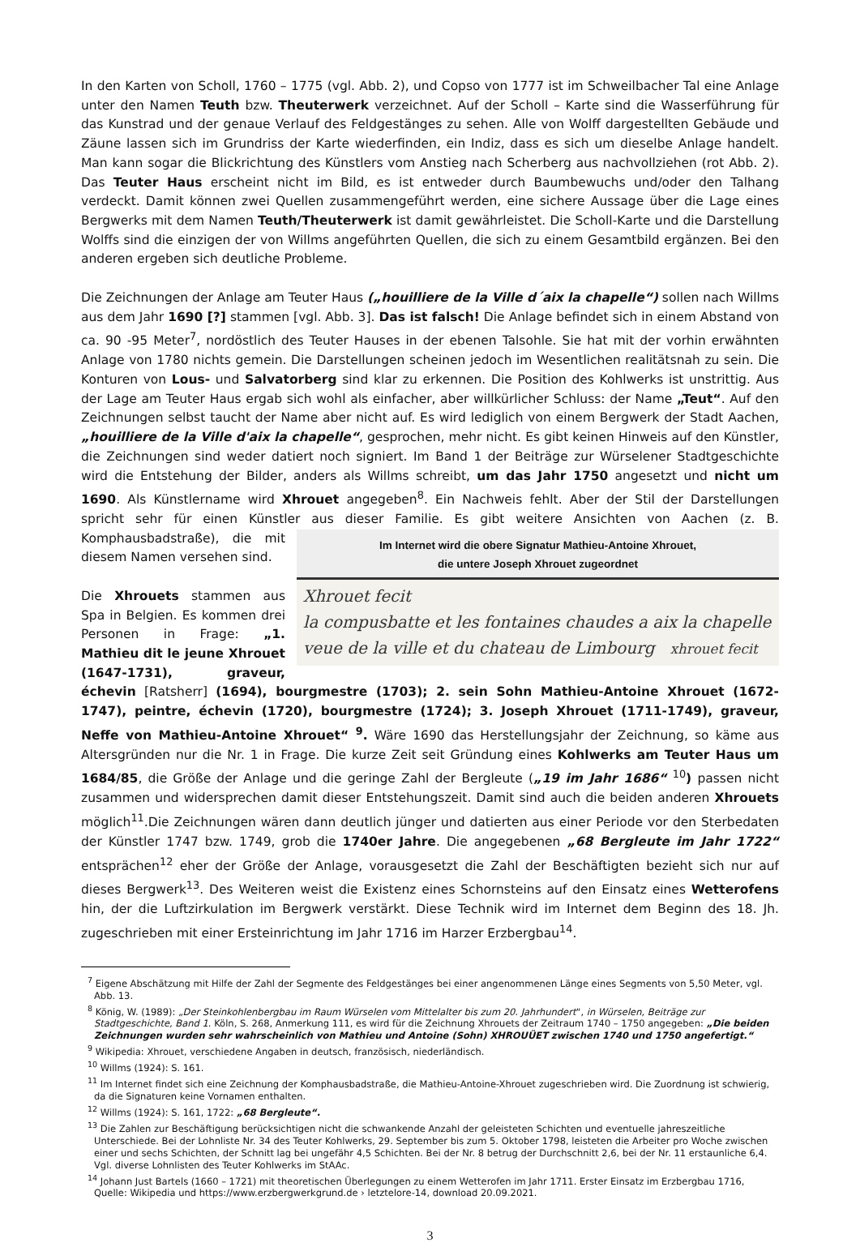In den Karten von Scholl, 1760 – 1775 (vgl. Abb. 2), und Copso von 1777 ist im Schweilbacher Tal eine Anlage unter den Namen Teuth bzw. Theuterwerk verzeichnet. Auf der Scholl – Karte sind die Wasserführung für das Kunstrad und der genaue Verlauf des Feldgestänges zu sehen. Alle von Wolff dargestellten Gebäude und Zäune lassen sich im Grundriss der Karte wiederfinden, ein Indiz, dass es sich um dieselbe Anlage handelt. Man kann sogar die Blickrichtung des Künstlers vom Anstieg nach Scherberg aus nachvollziehen (rot Abb. 2). Das Teuter Haus erscheint nicht im Bild, es ist entweder durch Baumbewuchs und/oder den Talhang verdeckt. Damit können zwei Quellen zusammengeführt werden, eine sichere Aussage über die Lage eines Bergwerks mit dem Namen Teuth/Theuterwerk ist damit gewährleistet. Die Scholl-Karte und die Darstellung Wolffs sind die einzigen der von Willms angeführten Quellen, die sich zu einem Gesamtbild ergänzen. Bei den anderen ergeben sich deutliche Probleme.
Die Zeichnungen der Anlage am Teuter Haus („houilliere de la Ville d´aix la chapelle“) sollen nach Willms aus dem Jahr 1690 [?] stammen [vgl. Abb. 3]. Das ist falsch! Die Anlage befindet sich in einem Abstand von ca. 90 -95 Meter<sup>7</sup>, nordöstlich des Teuter Hauses in der ebenen Talsohle. Sie hat mit der vorhin erwähnten Anlage von 1780 nichts gemein. Die Darstellungen scheinen jedoch im Wesentlichen realitätsnah zu sein. Die Konturen von Lous- und Salvatorberg sind klar zu erkennen. Die Position des Kohlwerks ist unstrittig. Aus der Lage am Teuter Haus ergab sich wohl als einfacher, aber willkürlicher Schluss: der Name „Teut“. Auf den Zeichnungen selbst taucht der Name aber nicht auf. Es wird lediglich von einem Bergwerk der Stadt Aachen, „houilliere de la Ville d'aix la chapelle“, gesprochen, mehr nicht. Es gibt keinen Hinweis auf den Künstler, die Zeichnungen sind weder datiert noch signiert. Im Band 1 der Beiträge zur Würselener Stadtgeschichte wird die Entstehung der Bilder, anders als Willms schreibt, um das Jahr 1750 angesetzt und nicht um 1690. Als Künstlername wird Xhrouet angegeben<sup>8</sup>. Ein Nachweis fehlt. Aber der Stil der Darstellungen spricht sehr für einen Künstler aus dieser Familie. Es gibt weitere Ansichten von Aachen (z. B. Im Internet wird die obere Signatur Mathieu-Antoine Xhrouet,
die untere Joseph Xhrouet zugeordnet
Xhrouet fecit
la compusbatte et les fontaines chaudes a aix la chapelle
veue de la ville et du chateau de Limbourg xhrouet fecit Komphausbadstraße), die mit diesem Namen versehen sind.
Die Xhrouets stammen aus Spa in Belgien. Es kommen drei Personen in Frage: „1. Mathieu dit le jeune Xhrouet (1647-1731), graveur, échevin [Ratsherr] (1694), bourgmestre (1703); 2. sein Sohn Mathieu-Antoine Xhrouet (1672-1747), peintre, échevin (1720), bourgmestre (1724); 3. Joseph Xhrouet (1711-1749), graveur, Neffe von Mathieu-Antoine Xhrouet“ <sup>9</sup>. Wäre 1690 das Herstellungsjahr der Zeichnung, so käme aus Altersgründen nur die Nr. 1 in Frage. Die kurze Zeit seit Gründung eines Kohlwerks am Teuter Haus um 1684/85, die Größe der Anlage und die geringe Zahl der Bergleute („19 im Jahr 1686“ <sup>10</sup>) passen nicht zusammen und widersprechen damit dieser Entstehungszeit. Damit sind auch die beiden anderen Xhrouets möglich<sup>11</sup>.Die Zeichnungen wären dann deutlich jünger und datierten aus einer Periode vor den Sterbedaten der Künstler 1747 bzw. 1749, grob die 1740er Jahre. Die angegebenen „68 Bergleute im Jahr 1722“ entsprächen<sup>12</sup> eher der Größe der Anlage, vorausgesetzt die Zahl der Beschäftigten bezieht sich nur auf dieses Bergwerk<sup>13</sup>. Des Weiteren weist die Existenz eines Schornsteins auf den Einsatz eines Wetterofens hin, der die Luftzirkulation im Bergwerk verstärkt. Diese Technik wird im Internet dem Beginn des 18. Jh. zugeschrieben mit einer Ersteinrichtung im Jahr 1716 im Harzer Erzbergbau<sup>14</sup>.
<sup>7</sup> Eigene Abschätzung mit Hilfe der Zahl der Segmente des Feldgestänges bei einer angenommenen Länge eines Segments von 5,50 Meter, vgl. Abb. 13.
<sup>8</sup> König, W. (1989): „Der Steinkohlenbergbau im Raum Würselen vom Mittelalter bis zum 20. Jahrhundert“, in Würselen, Beiträge zur Stadtgeschichte, Band 1. Köln, S. 268, Anmerkung 111, es wird für die Zeichnung Xhrouets der Zeitraum 1740 – 1750 angegeben: „Die beiden Zeichnungen wurden sehr wahrscheinlich von Mathieu und Antoine (Sohn) XHROUÜET zwischen 1740 und 1750 angefertigt.“
<sup>9</sup> Wikipedia: Xhrouet, verschiedene Angaben in deutsch, französisch, niederländisch.
<sup>10</sup> Willms (1924): S. 161.
<sup>11</sup> Im Internet findet sich eine Zeichnung der Komphausbadstraße, die Mathieu-Antoine-Xhrouet zugeschrieben wird. Die Zuordnung ist schwierig, da die Signaturen keine Vornamen enthalten.
<sup>12</sup> Willms (1924): S. 161, 1722: „68 Bergleute“.
<sup>13</sup> Die Zahlen zur Beschäftigung berücksichtigen nicht die schwankende Anzahl der geleisteten Schichten und eventuelle jahreszeitliche Unterschiede. Bei der Lohnliste Nr. 34 des Teuter Kohlwerks, 29. September bis zum 5. Oktober 1798, leisteten die Arbeiter pro Woche zwischen einer und sechs Schichten, der Schnitt lag bei ungefähr 4,5 Schichten. Bei der Nr. 8 betrug der Durchschnitt 2,6, bei der Nr. 11 erstaunliche 6,4. Vgl. diverse Lohnlisten des Teuter Kohlwerks im StAAc.
<sup>14</sup> Johann Just Bartels (1660 – 1721) mit theoretischen Überlegungen zu einem Wetterofen im Jahr 1711. Erster Einsatz im Erzbergbau 1716, Quelle: Wikipedia und https://www.erzbergwerkgrund.de › letztelore-14, download 20.09.2021.
3